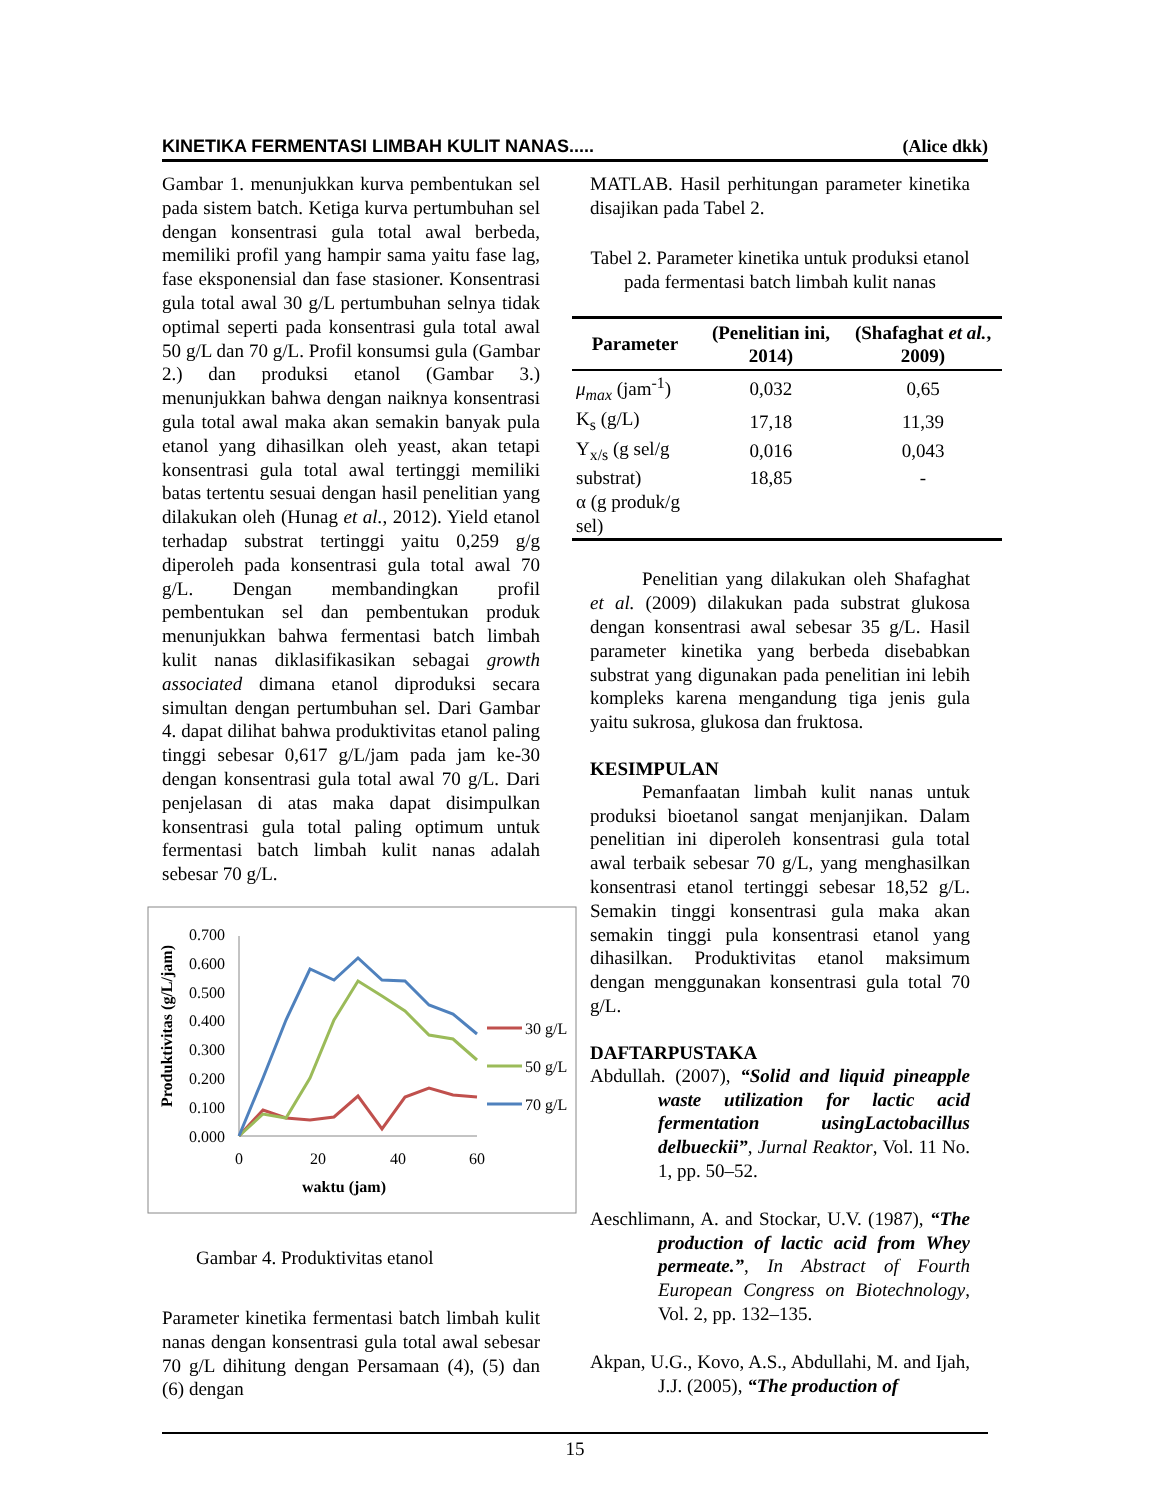KINETIKA FERMENTASI LIMBAH KULIT NANAS..... (Alice dkk)
Gambar 1. menunjukkan kurva pembentukan sel pada sistem batch. Ketiga kurva pertumbuhan sel dengan konsentrasi gula total awal berbeda, memiliki profil yang hampir sama yaitu fase lag, fase eksponensial dan fase stasioner. Konsentrasi gula total awal 30 g/L pertumbuhan selnya tidak optimal seperti pada konsentrasi gula total awal 50 g/L dan 70 g/L. Profil konsumsi gula (Gambar 2.) dan produksi etanol (Gambar 3.) menunjukkan bahwa dengan naiknya konsentrasi gula total awal maka akan semakin banyak pula etanol yang dihasilkan oleh yeast, akan tetapi konsentrasi gula total awal tertinggi memiliki batas tertentu sesuai dengan hasil penelitian yang dilakukan oleh (Hunag et al., 2012). Yield etanol terhadap substrat tertinggi yaitu 0,259 g/g diperoleh pada konsentrasi gula total awal 70 g/L. Dengan membandingkan profil pembentukan sel dan pembentukan produk menunjukkan bahwa fermentasi batch limbah kulit nanas diklasifikasikan sebagai growth associated dimana etanol diproduksi secara simultan dengan pertumbuhan sel. Dari Gambar 4. dapat dilihat bahwa produktivitas etanol paling tinggi sebesar 0,617 g/L/jam pada jam ke-30 dengan konsentrasi gula total awal 70 g/L. Dari penjelasan di atas maka dapat disimpulkan konsentrasi gula total paling optimum untuk fermentasi batch limbah kulit nanas adalah sebesar 70 g/L.
Produktivitas (g/L/jam)
0.700
0.600
0.500
0.400
0.300
0.200
0.100
0.000
0
20
40
60
waktu (jam)
30 g/L
50 g/L
70 g/L
Gambar 4. Produktivitas etanol
Parameter kinetika fermentasi batch limbah kulit nanas dengan konsentrasi gula total awal sebesar 70 g/L dihitung dengan Persamaan (4), (5) dan (6) dengan
MATLAB. Hasil perhitungan parameter kinetika disajikan pada Tabel 2.
Tabel 2. Parameter kinetika untuk produksi etanol pada fermentasi batch limbah kulit nanas
| Parameter | (Penelitian ini, 2014) | (Shafaghat et al. , 2009) |
| --- | --- | --- |
| μ<sub>max</sub> (jam<sup>-1</sup>) | 0,032 | 0,65 |
| K<sub>s</sub> (g/L) | 17,18 | 11,39 |
| Y<sub>x/s</sub> (g sel/g | 0,016 | 0,043 |
| substrat) | 18,85 | - |
| α (g produk/g sel) | | |
Penelitian yang dilakukan oleh Shafaghat et al. (2009) dilakukan pada substrat glukosa dengan konsentrasi awal sebesar 35 g/L. Hasil parameter kinetika yang berbeda disebabkan substrat yang digunakan pada penelitian ini lebih kompleks karena mengandung tiga jenis gula yaitu sukrosa, glukosa dan fruktosa.
KESIMPULAN
Pemanfaatan limbah kulit nanas untuk produksi bioetanol sangat menjanjikan. Dalam penelitian ini diperoleh konsentrasi gula total awal terbaik sebesar 70 g/L, yang menghasilkan konsentrasi etanol tertinggi sebesar 18,52 g/L. Semakin tinggi konsentrasi gula maka akan semakin tinggi pula konsentrasi etanol yang dihasilkan. Produktivitas etanol maksimum dengan menggunakan konsentrasi gula total 70 g/L.
DAFTARPUSTAKA
Abdullah. (2007), “Solid and liquid pineapple waste utilization for lactic acid fermentation usingLactobacillus delbueckii”, Jurnal Reaktor, Vol. 11 No. 1, pp. 50–52.
Aeschlimann, A. and Stockar, U.V. (1987), “The production of lactic acid from Whey permeate.”, In Abstract of Fourth European Congress on Biotechnology, Vol. 2, pp. 132–135.
Akpan, U.G., Kovo, A.S., Abdullahi, M. and Ijah, J.J. (2005), “The production of
15